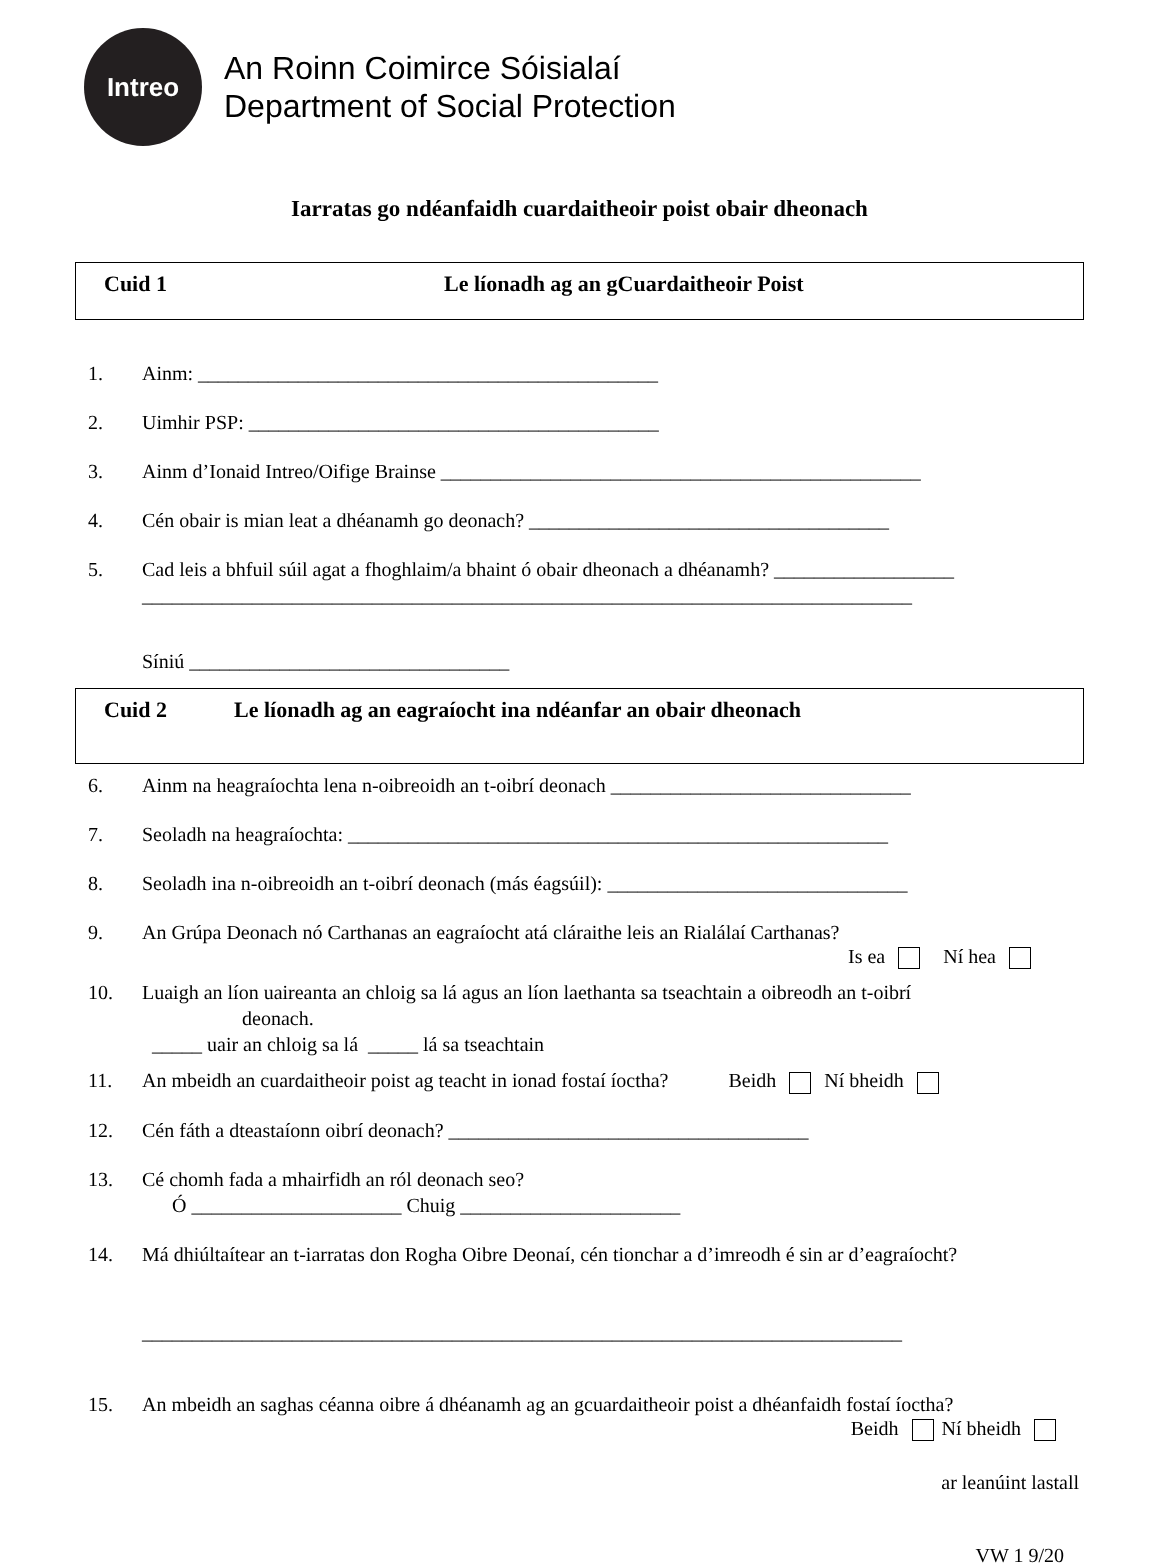Intreo
An Roinn Coimirce Sóisialaí
Department of Social Protection
Iarratas go ndéanfaidh cuardaitheoir poist obair dheonach
Cuid 1 Le líonadh ag an gCuardaitheoir Poist
1. Ainm: ______________________________________________
2. Uimhir PSP: _________________________________________
3. Ainm d’Ionaid Intreo/Oifige Brainse ________________________________________________
4. Cén obair is mian leat a dhéanamh go deonach? ____________________________________
5. Cad leis a bhfuil súil agat a fhoghlaim/a bhaint ó obair dheonach a dhéanamh? __________________
_____________________________________________________________________________
Síniú ________________________________
Cuid 2 Le líonadh ag an eagraíocht ina ndéanfar an obair dheonach
6. Ainm na heagraíochta lena n-oibreoidh an t-oibrí deonach ______________________________
7. Seoladh na heagraíochta: ______________________________________________________
8. Seoladh ina n-oibreoidh an t-oibrí deonach (más éagsúil): ______________________________
9. An Grúpa Deonach nó Carthanas an eagraíocht atá cláraithe leis an Rialálaí Carthanas?
Is ea Ní hea
10. Luaigh an líon uaireanta an chloig sa lá agus an líon laethanta sa tseachtain a oibreodh an t-oibrí
deonach.
_____ uair an chloig sa lá _____ lá sa tseachtain
11. An mbeidh an cuardaitheoir poist ag teacht in ionad fostaí íoctha? Beidh Ní bheidh
12. Cén fáth a dteastaíonn oibrí deonach? ____________________________________
13. Cé chomh fada a mhairfidh an ról deonach seo?
Ó _____________________ Chuig ______________________
14. Má dhiúltaítear an t-iarratas don Rogha Oibre Deonaí, cén tionchar a d’imreodh é sin ar d’eagraíocht?
____________________________________________________________________________
15. An mbeidh an saghas céanna oibre á dhéanamh ag an gcuardaitheoir poist a dhéanfaidh fostaí íoctha?
Beidh Ní bheidh
ar leanúint lastall
VW 1 9/20